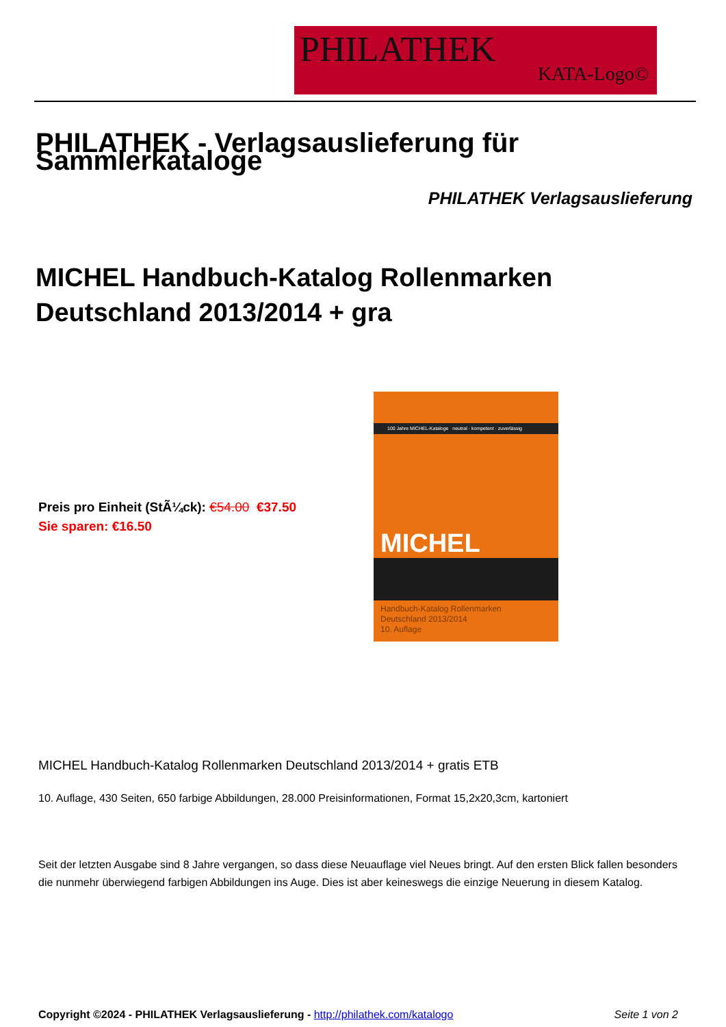PHILATHEK
KATA-Logo©
PHILATHEK - Verlagsauslieferung für Sammlerkataloge
PHILATHEK Verlagsauslieferung
MICHEL Handbuch-Katalog Rollenmarken Deutschland 2013/2014 + gra
Preis pro Einheit (StÃ¼ck): €54.00 €37.50
Sie sparen: €16.50
100 Jahre MICHEL-Kataloge neutral · kompetent · zuverlässig
MICHEL
Handbuch-Katalog Rollenmarken
Deutschland 2013/2014
10. Auflage
MICHEL Handbuch-Katalog Rollenmarken Deutschland 2013/2014 + gratis ETB
10. Auflage, 430 Seiten, 650 farbige Abbildungen, 28.000 Preisinformationen, Format 15,2x20,3cm, kartoniert
Seit der letzten Ausgabe sind 8 Jahre vergangen, so dass diese Neuauflage viel Neues bringt. Auf den ersten Blick fallen besonders die nunmehr überwiegend farbigen Abbildungen ins Auge. Dies ist aber keineswegs die einzige Neuerung in diesem Katalog.
Copyright ©2024 - PHILATHEK Verlagsauslieferung - http://philathek.com/katalogo Seite 1 von 2